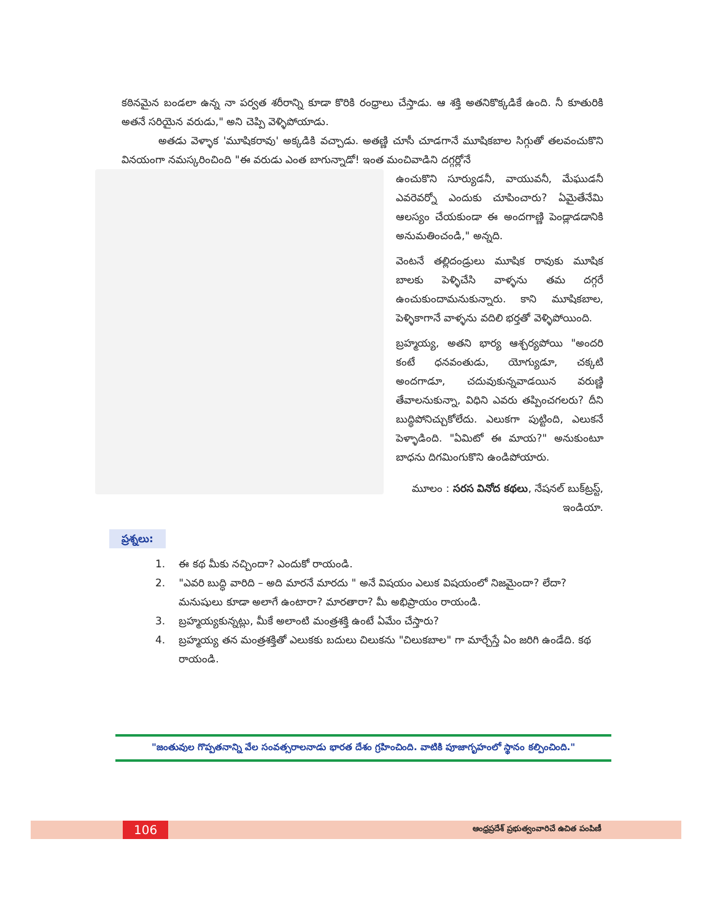కఠినమైన బండలా ఉన్న నా పర్వత శరీరాన్ని కూడా కొరికి రంధ్రాలు చేస్తాడు. ఆ శక్తి అతనికొక్కడికే ఉంది. నీ కూతురికి అతనే సరియైన వరుడు," అని చెప్పి వెళ్ళిపోయాడు.
అతడు వెళ్ళాక 'మూషికరావు' అక్కడికి వచ్చాడు. అతణ్ణి చూసీ చూడగానే మూషికబాల సిగ్గుతో తలవంచుకొని వినయంగా నమస్కరించింది "ఈ వరుడు ఎంత బాగున్నాడో! ఇంత మంచివాడిని దగ్గర్లోనే
ఉంచుకొని సూర్యుడనీ, వాయువనీ, మేఘుడనీ ఎవరెవర్నో ఎందుకు చూపించారు? ఏమైతేనేమి ఆలస్యం చేయకుండా ఈ అందగాణ్ణి పెండ్లాడడానికి అనుమతించండి," అన్నది.
వెంటనే తల్లిదండ్రులు మూషిక రావుకు మూషిక బాలకు పెళ్ళిచేసి వాళ్ళను తమ దగ్గరే ఉంచుకుందామనుకున్నారు. కాని మూషికబాల, పెళ్ళికాగానే వాళ్ళను వదిలి భర్తతో వెళ్ళిపోయింది.
బ్రహ్మయ్య, అతని భార్య ఆశ్చర్యపోయి "అందరి కంటే ధనవంతుడు, యోగ్యుడూ, చక్కటి అందగాడూ, చదువుకున్నవాడయిన వరుణ్ణి తేవాలనుకున్నా, విధిని ఎవరు తప్పించగలరు? దీని బుద్ధిపోనిచ్చుకోలేదు. ఎలుకగా పుట్టింది, ఎలుకనే పెళ్ళాడింది. "ఏమిటో ఈ మాయ?" అనుకుంటూ బాధను దిగమింగుకొని ఉండిపోయారు.
మూలం : సరస వినోద కథలు, నేషనల్ బుక్‌ట్రస్ట్, ఇండియా.
ప్రశ్నలు:
1. ఈ కథ మీకు నచ్చిందా? ఎందుకో రాయండి.
2. "ఎవరి బుద్ధి వారిది – అది మారనే మారదు " అనే విషయం ఎలుక విషయంలో నిజమైందా? లేదా? మనుషులు కూడా అలాగే ఉంటారా? మారతారా? మీ అభిప్రాయం రాయండి.
3. బ్రహ్మయ్యకున్నట్లు, మీకే అలాంటి మంత్రశక్తి ఉంటే ఏమేం చేస్తారు?
4. బ్రహ్మయ్య తన మంత్రశక్తితో ఎలుకకు బదులు చిలుకను "చిలుకబాల" గా మార్చేస్తే ఏం జరిగి ఉండేది. కథ రాయండి.
"జంతువుల గొప్పతనాన్ని వేల సంవత్సరాలనాడు భారత దేశం గ్రహించింది. వాటికి పూజాగృహంలో స్థానం కల్పించింది."
106 ఆంధ్రప్రదేశ్ ప్రభుత్వంవారిచే ఉచిత పంపిణీ